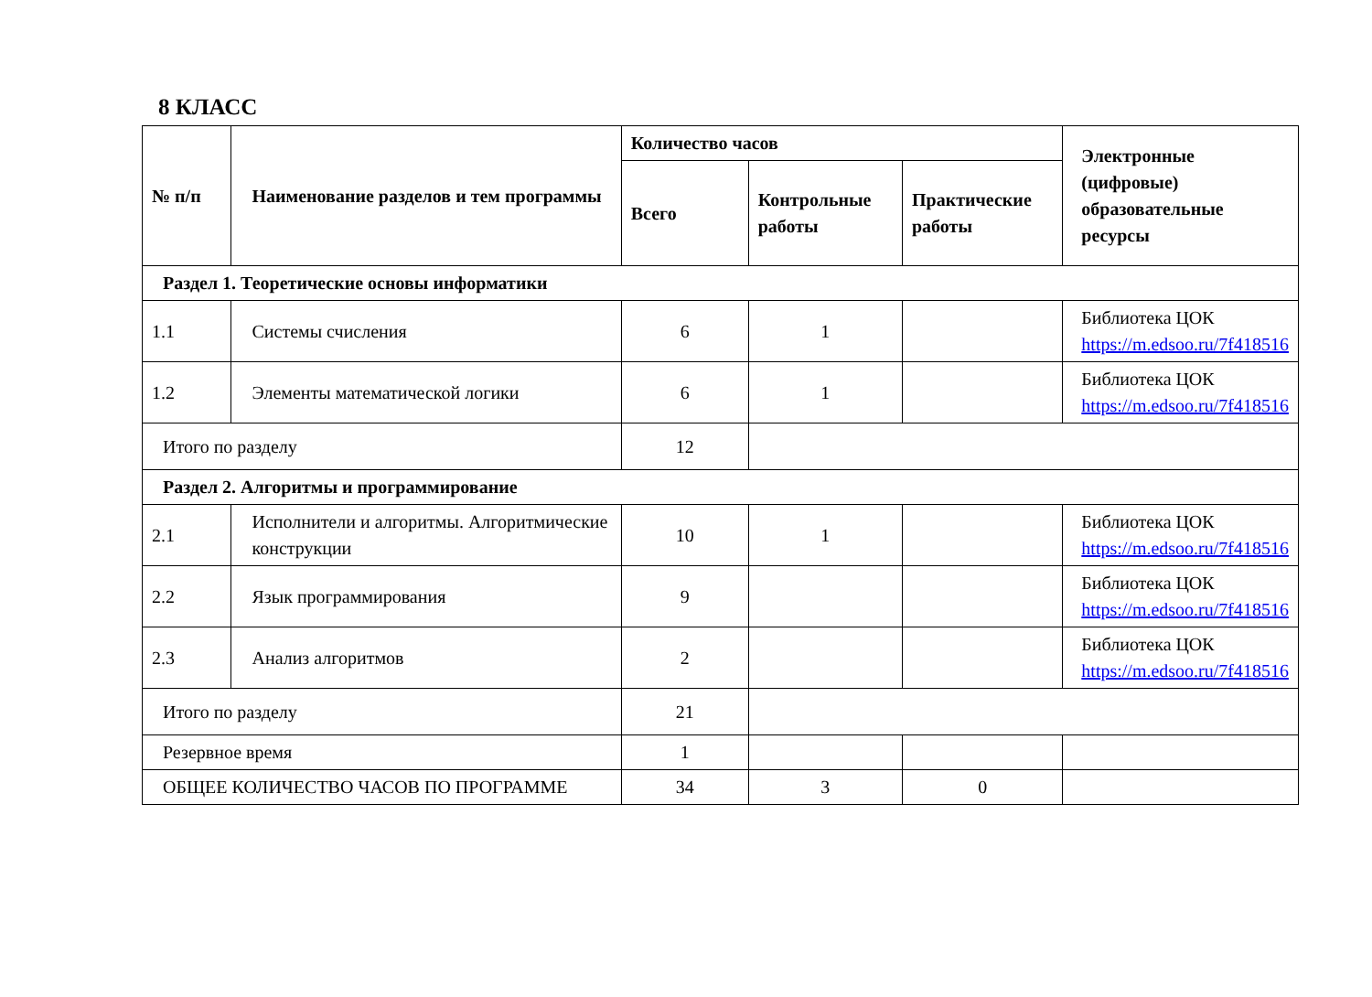8 КЛАСС
| № п/п | Наименование разделов и тем программы | Количество часов | | | Электронные (цифровые) образовательные ресурсы |
| --- | --- | --- | --- | --- | --- |
| | | Всего | Контрольные работы | Практические работы | |
| Раздел 1. Теоретические основы информатики | | | | | |
| 1.1 | Системы счисления | 6 | 1 | | Библиотека ЦОК https://m.edsoo.ru/7f418516 |
| 1.2 | Элементы математической логики | 6 | 1 | | Библиотека ЦОК https://m.edsoo.ru/7f418516 |
| Итого по разделу | | 12 | | | |
| Раздел 2. Алгоритмы и программирование | | | | | |
| 2.1 | Исполнители и алгоритмы. Алгоритмические конструкции | 10 | 1 | | Библиотека ЦОК https://m.edsoo.ru/7f418516 |
| 2.2 | Язык программирования | 9 | | | Библиотека ЦОК https://m.edsoo.ru/7f418516 |
| 2.3 | Анализ алгоритмов | 2 | | | Библиотека ЦОК https://m.edsoo.ru/7f418516 |
| Итого по разделу | | 21 | | | |
| Резервное время | | 1 | | | |
| ОБЩЕЕ КОЛИЧЕСТВО ЧАСОВ ПО ПРОГРАММЕ | | 34 | 3 | 0 | |